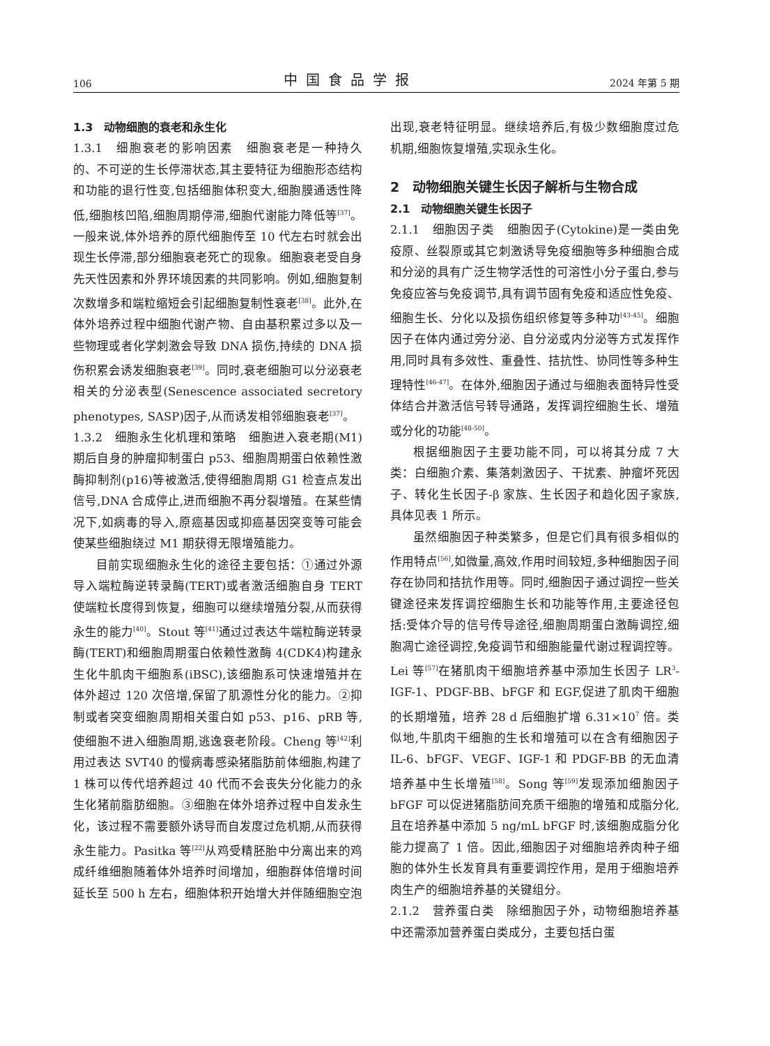106 中国食品学报 2024 年第 5 期
1.3　动物细胞的衰老和永生化
1.3.1　细胞衰老的影响因素　细胞衰老是一种持久的、不可逆的生长停滞状态,其主要特征为细胞形态结构和功能的退行性变,包括细胞体积变大,细胞膜通透性降低,细胞核凹陷,细胞周期停滞,细胞代谢能力降低等<sup>[37]</sup>。一般来说,体外培养的原代细胞传至 10 代左右时就会出现生长停滞,部分细胞衰老死亡的现象。细胞衰老受自身先天性因素和外界环境因素的共同影响。例如,细胞复制次数增多和端粒缩短会引起细胞复制性衰老<sup>[38]</sup>。此外,在体外培养过程中细胞代谢产物、自由基积累过多以及一些物理或者化学刺激会导致 DNA 损伤,持续的 DNA 损伤积累会诱发细胞衰老<sup>[39]</sup>。同时,衰老细胞可以分泌衰老相关的分泌表型(Senescence associated secretory phenotypes, SASP)因子,从而诱发相邻细胞衰老<sup>[37]</sup>。
1.3.2　细胞永生化机理和策略　细胞进入衰老期(M1)期后自身的肿瘤抑制蛋白 p53、细胞周期蛋白依赖性激酶抑制剂(p16)等被激活,使得细胞周期 G1 检查点发出信号,DNA 合成停止,进而细胞不再分裂增殖。在某些情况下,如病毒的导入,原癌基因或抑癌基因突变等可能会使某些细胞绕过 M1 期获得无限增殖能力。
目前实现细胞永生化的途径主要包括：①通过外源导入端粒酶逆转录酶(TERT)或者激活细胞自身 TERT 使端粒长度得到恢复，细胞可以继续增殖分裂,从而获得永生的能力<sup>[40]</sup>。Stout 等<sup>[41]</sup>通过过表达牛端粒酶逆转录酶(TERT)和细胞周期蛋白依赖性激酶 4(CDK4)构建永生化牛肌肉干细胞系(iBSC),该细胞系可快速增殖并在体外超过 120 次倍增,保留了肌源性分化的能力。②抑制或者突变细胞周期相关蛋白如 p53、p16、pRB 等,使细胞不进入细胞周期,逃逸衰老阶段。Cheng 等<sup>[42]</sup>利用过表达 SVT40 的慢病毒感染猪脂肪前体细胞,构建了 1 株可以传代培养超过 40 代而不会丧失分化能力的永生化猪前脂肪细胞。③细胞在体外培养过程中自发永生化，该过程不需要额外诱导而自发度过危机期,从而获得永生能力。Pasitka 等<sup>[22]</sup>从鸡受精胚胎中分离出来的鸡成纤维细胞随着体外培养时间增加，细胞群体倍增时间延长至 500 h 左右，细胞体积开始增大并伴随细胞空泡
出现,衰老特征明显。继续培养后,有极少数细胞度过危机期,细胞恢复增殖,实现永生化。
2　动物细胞关键生长因子解析与生物合成
2.1　动物细胞关键生长因子
2.1.1　细胞因子类　细胞因子(Cytokine)是一类由免疫原、丝裂原或其它刺激诱导免疫细胞等多种细胞合成和分泌的具有广泛生物学活性的可溶性小分子蛋白,参与免疫应答与免疫调节,具有调节固有免疫和适应性免疫、细胞生长、分化以及损伤组织修复等多种功<sup>[43-45]</sup>。细胞因子在体内通过旁分泌、自分泌或内分泌等方式发挥作用,同时具有多效性、重叠性、拮抗性、协同性等多种生理特性<sup>[46-47]</sup>。在体外,细胞因子通过与细胞表面特异性受体结合并激活信号转导通路，发挥调控细胞生长、增殖或分化的功能<sup>[48-50]</sup>。
根据细胞因子主要功能不同，可以将其分成 7 大类：白细胞介素、集落刺激因子、干扰素、肿瘤坏死因子、转化生长因子-β 家族、生长因子和趋化因子家族,具体见表 1 所示。
虽然细胞因子种类繁多，但是它们具有很多相似的作用特点<sup>[56]</sup>,如微量,高效,作用时间较短,多种细胞因子间存在协同和拮抗作用等。同时,细胞因子通过调控一些关键途径来发挥调控细胞生长和功能等作用,主要途径包括:受体介导的信号传导途径,细胞周期蛋白激酶调控,细胞凋亡途径调控,免疫调节和细胞能量代谢过程调控等。Lei 等<sup>[57]</sup>在猪肌肉干细胞培养基中添加生长因子 LR<sup>3</sup>-IGF-1、PDGF-BB、bFGF 和 EGF,促进了肌肉干细胞的长期增殖，培养 28 d 后细胞扩增 6.31×10<sup>7</sup> 倍。类似地,牛肌肉干细胞的生长和增殖可以在含有细胞因子 IL-6、bFGF、VEGF、IGF-1 和 PDGF-BB 的无血清培养基中生长增殖<sup>[58]</sup>。Song 等<sup>[59]</sup>发现添加细胞因子 bFGF 可以促进猪脂肪间充质干细胞的增殖和成脂分化,且在培养基中添加 5 ng/mL bFGF 时,该细胞成脂分化能力提高了 1 倍。因此,细胞因子对细胞培养肉种子细胞的体外生长发育具有重要调控作用，是用于细胞培养肉生产的细胞培养基的关键组分。
2.1.2　营养蛋白类　除细胞因子外，动物细胞培养基中还需添加营养蛋白类成分，主要包括白蛋